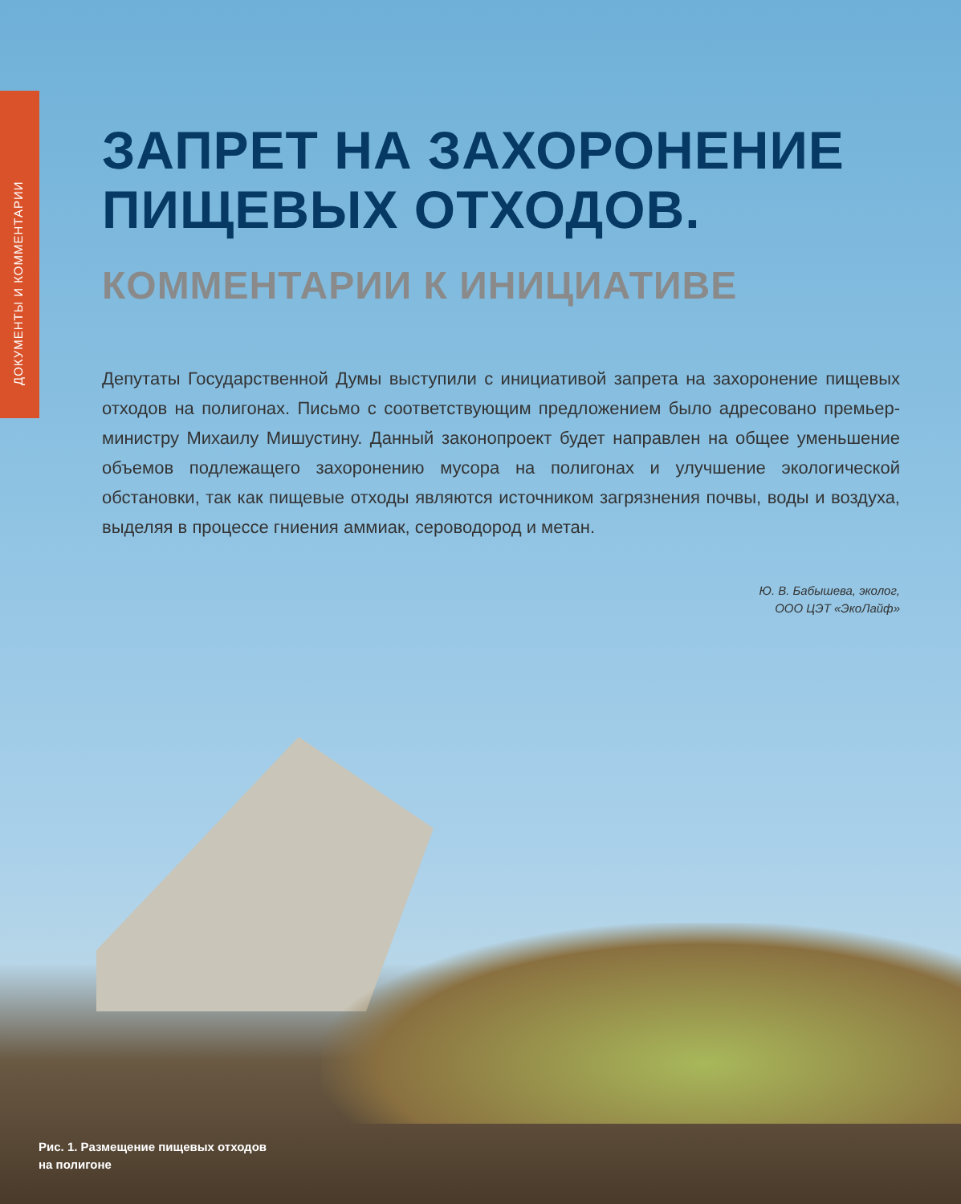ДОКУМЕНТЫ И КОММЕНТАРИИ
ЗАПРЕТ НА ЗАХОРОНЕНИЕ ПИЩЕВЫХ ОТХОДОВ.
КОММЕНТАРИИ К ИНИЦИАТИВЕ
Депутаты Государственной Думы выступили с инициативой запрета на захоронение пищевых отходов на полигонах. Письмо с соответствующим предложением было адресовано премьер-министру Михаилу Мишустину. Данный законопроект будет направлен на общее уменьшение объемов подлежащего захоронению мусора на полигонах и улучшение экологической обстановки, так как пищевые отходы являются источником загрязнения почвы, воды и воздуха, выделяя в процессе гниения аммиак, сероводород и метан.
Ю. В. Бабышева, эколог,
ООО ЦЭТ «ЭкоЛайф»
Рис. 1. Размещение пищевых отходов
на полигоне